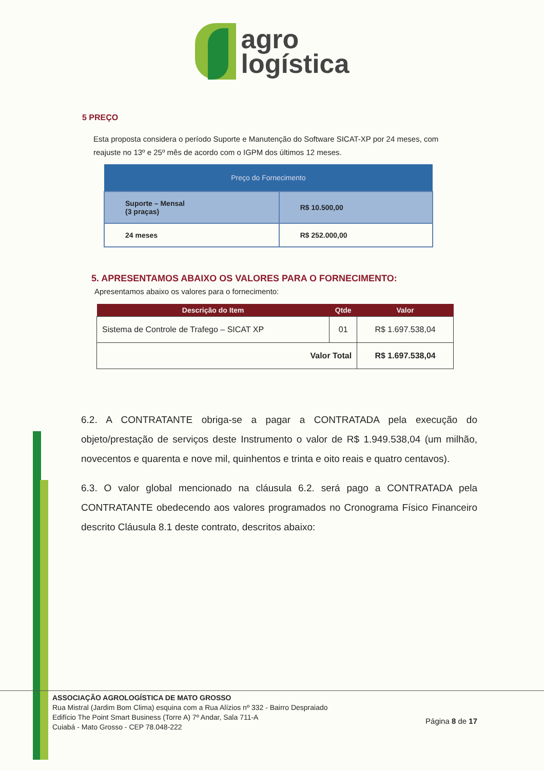agro
logística
5 PREÇO
Esta proposta considera o período Suporte e Manutenção do Software SICAT-XP por 24 meses, com reajuste no 13º e 25º mês de acordo com o IGPM dos últimos 12 meses.
| Preço do Fornecimento | |
| --- | --- |
| Suporte – Mensal (3 praças) | R$ 10.500,00 |
| 24 meses | R$ 252.000,00 |
5. APRESENTAMOS ABAIXO OS VALORES PARA O FORNECIMENTO:
Apresentamos abaixo os valores para o fornecimento:
| Descrição do Item | Qtde | Valor |
| --- | --- | --- |
| Sistema de Controle de Trafego – SICAT XP | 01 | R$ 1.697.538,04 |
| Valor Total | | R$ 1.697.538,04 |
6.2. A CONTRATANTE obriga-se a pagar a CONTRATADA pela execução do objeto/prestação de serviços deste Instrumento o valor de R$ 1.949.538,04 (um milhão, novecentos e quarenta e nove mil, quinhentos e trinta e oito reais e quatro centavos).
6.3. O valor global mencionado na cláusula 6.2. será pago a CONTRATADA pela CONTRATANTE obedecendo aos valores programados no Cronograma Físico Financeiro descrito Cláusula 8.1 deste contrato, descritos abaixo:
ASSOCIAÇÃO AGROLOGÍSTICA DE MATO GROSSO
Rua Mistral (Jardim Bom Clima) esquina com a Rua Alízios nº 332 - Bairro Despraiado
Edifício The Point Smart Business (Torre A) 7º Andar, Sala 711-A
Cuiabá - Mato Grosso - CEP 78.048-222
Página 8 de 17